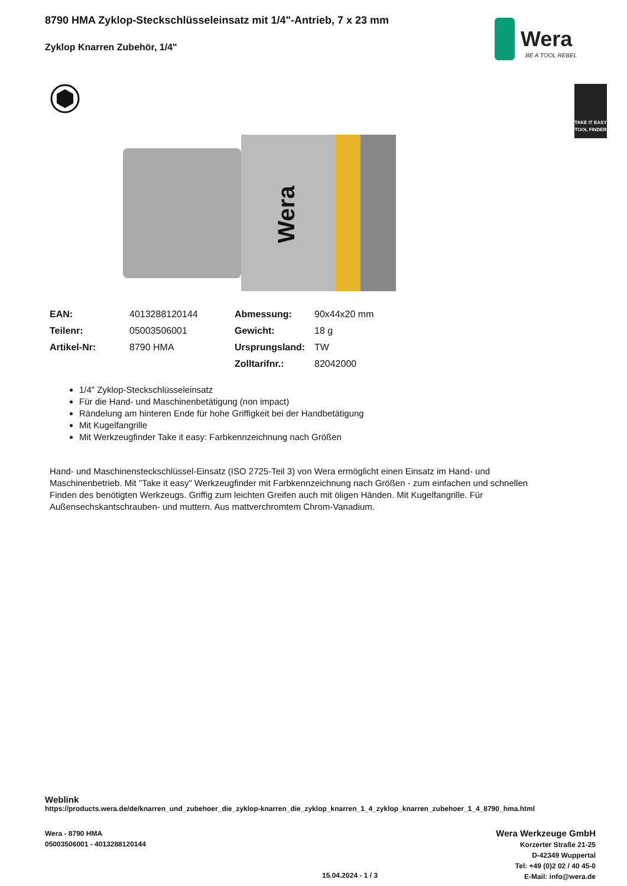8790 HMA Zyklop-Steckschlüsseleinsatz mit 1/4"-Antrieb, 7 x 23 mm
Zyklop Knarren Zubehör, 1/4"
Wera
BE A TOOL REBEL
TAKE IT EASY
TOOL FINDER
Wera
| EAN: | 4013288120144 | Abmessung: | 90x44x20 mm |
| Teilenr: | 05003506001 | Gewicht: | 18 g |
| Artikel-Nr: | 8790 HMA | Ursprungsland: | TW |
| | | Zolltarifnr.: | 82042000 |
1/4" Zyklop-Steckschlüsseleinsatz
Für die Hand- und Maschinenbetätigung (non impact)
Rändelung am hinteren Ende für hohe Griffigkeit bei der Handbetätigung
Mit Kugelfangrille
Mit Werkzeugfinder Take it easy: Farbkennzeichnung nach Größen
Hand- und Maschinensteckschlüssel-Einsatz (ISO 2725-Teil 3) von Wera ermöglicht einen Einsatz im Hand- und Maschinenbetrieb. Mit "Take it easy" Werkzeugfinder mit Farbkennzeichnung nach Größen - zum einfachen und schnellen Finden des benötigten Werkzeugs. Griffig zum leichten Greifen auch mit öligen Händen. Mit Kugelfangrille. Für Außensechskantschrauben- und muttern. Aus mattverchromtem Chrom-Vanadium.
Weblink
https://products.wera.de/de/knarren_und_zubehoer_die_zyklop-knarren_die_zyklop_knarren_1_4_zyklop_knarren_zubehoer_1_4_8790_hma.html
Wera - 8790 HMA
05003506001 - 4013288120144
Wera Werkzeuge GmbH
Korzerter Straße 21-25
D-42349 Wuppertal
Tel: +49 (0)2 02 / 40 45-0
E-Mail: info@wera.de
15.04.2024 - 1 / 3